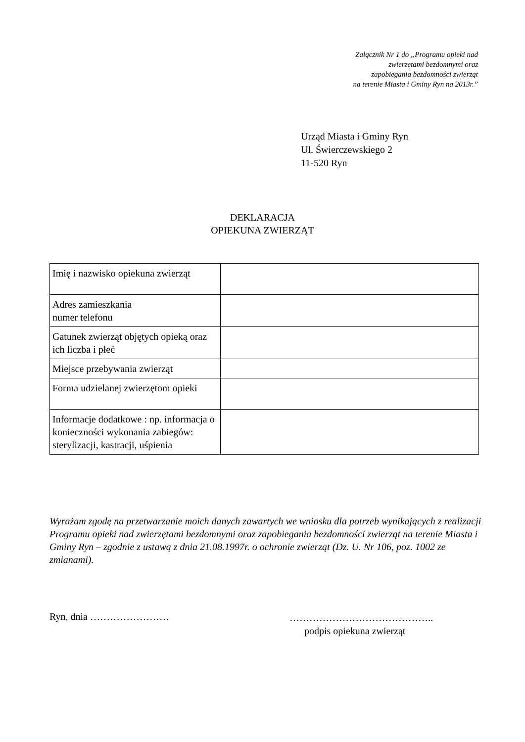Załącznik Nr 1 do „Programu opieki nad
zwierzętami bezdomnymi oraz
zapobiegania bezdomności zwierząt
na terenie Miasta i Gminy Ryn na 2013r.”
Urząd Miasta i Gminy Ryn
Ul. Świerczewskiego 2
11-520 Ryn
DEKLARACJA
OPIEKUNA ZWIERZĄT
| Imię i nazwisko opiekuna zwierząt | |
| Adres zamieszkania numer telefonu | |
| Gatunek zwierząt objętych opieką oraz ich liczba i płeć | |
| Miejsce przebywania zwierząt | |
| Forma udzielanej zwierzętom opieki | |
| Informacje dodatkowe : np. informacja o konieczności wykonania zabiegów: sterylizacji, kastracji, uśpienia | |
Wyrażam zgodę na przetwarzanie moich danych zawartych we wniosku dla potrzeb wynikających z realizacji Programu opieki nad zwierzętami bezdomnymi oraz zapobiegania bezdomności zwierząt na terenie Miasta i Gminy Ryn – zgodnie z ustawą z dnia 21.08.1997r. o ochronie zwierząt (Dz. U. Nr 106, poz. 1002 ze zmianami).
Ryn, dnia ……………………
……………………………………..
podpis opiekuna zwierząt